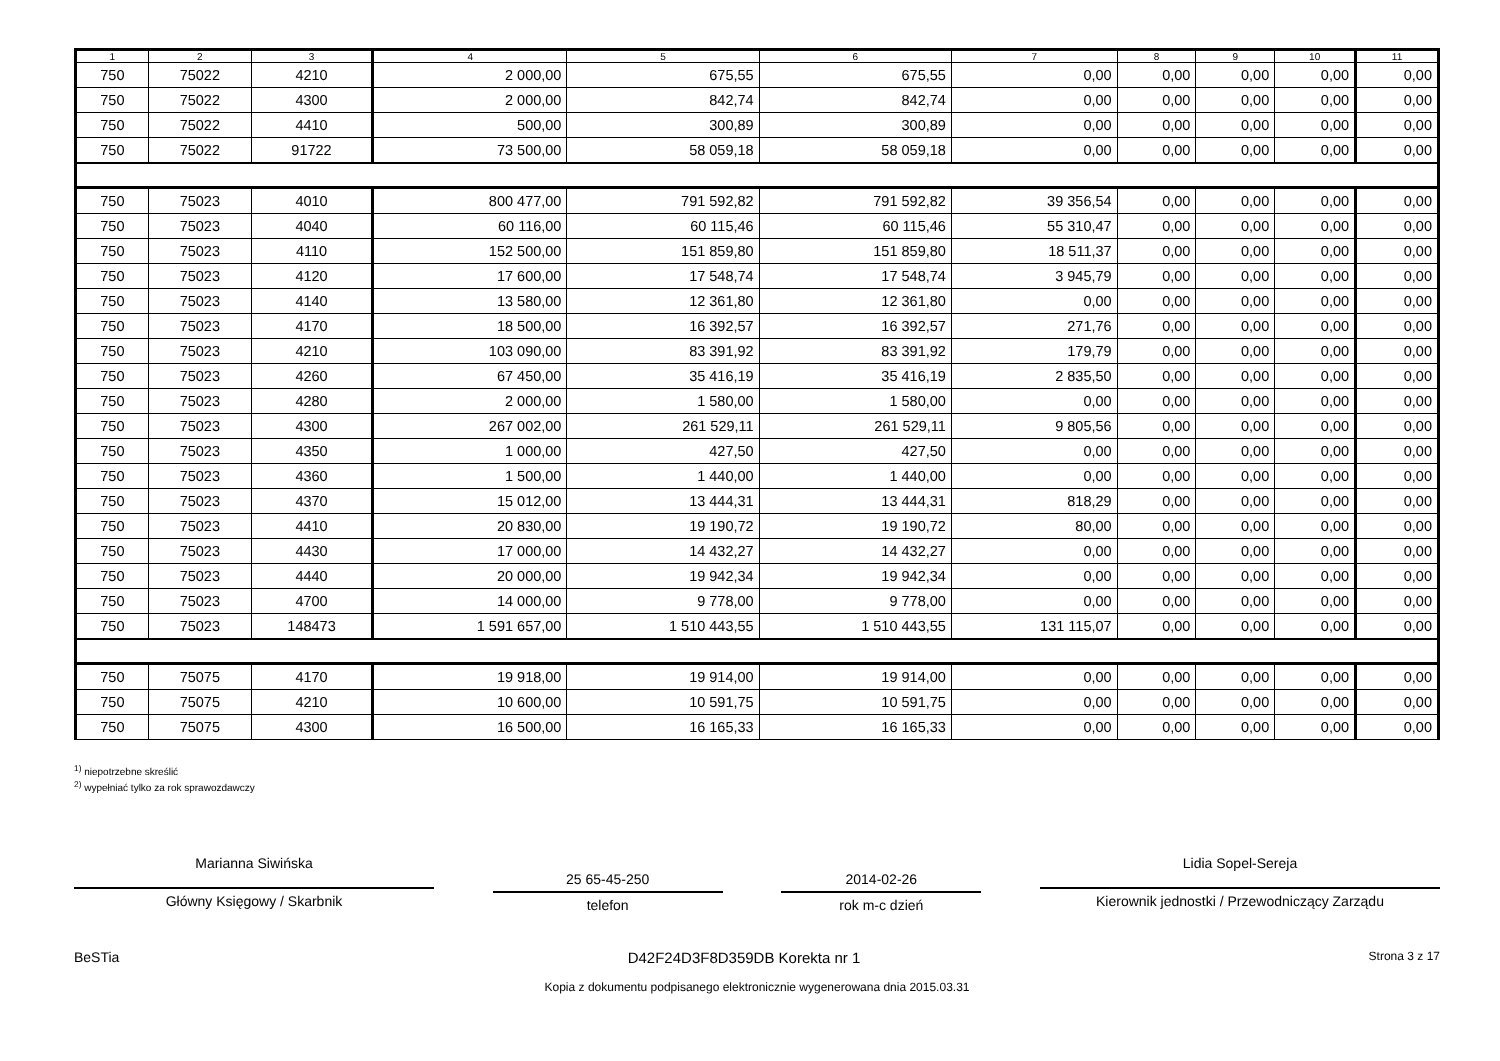| 1 | 2 | 3 | 4 | 5 | 6 | 7 | 8 | 9 | 10 | 11 |
| --- | --- | --- | --- | --- | --- | --- | --- | --- | --- | --- |
| 750 | 75022 | 4210 | 2 000,00 | 675,55 | 675,55 | 0,00 | 0,00 | 0,00 | 0,00 | 0,00 |
| 750 | 75022 | 4300 | 2 000,00 | 842,74 | 842,74 | 0,00 | 0,00 | 0,00 | 0,00 | 0,00 |
| 750 | 75022 | 4410 | 500,00 | 300,89 | 300,89 | 0,00 | 0,00 | 0,00 | 0,00 | 0,00 |
| 750 | 75022 | 91722 | 73 500,00 | 58 059,18 | 58 059,18 | 0,00 | 0,00 | 0,00 | 0,00 | 0,00 |
| 750 | 75023 | 4010 | 800 477,00 | 791 592,82 | 791 592,82 | 39 356,54 | 0,00 | 0,00 | 0,00 | 0,00 |
| 750 | 75023 | 4040 | 60 116,00 | 60 115,46 | 60 115,46 | 55 310,47 | 0,00 | 0,00 | 0,00 | 0,00 |
| 750 | 75023 | 4110 | 152 500,00 | 151 859,80 | 151 859,80 | 18 511,37 | 0,00 | 0,00 | 0,00 | 0,00 |
| 750 | 75023 | 4120 | 17 600,00 | 17 548,74 | 17 548,74 | 3 945,79 | 0,00 | 0,00 | 0,00 | 0,00 |
| 750 | 75023 | 4140 | 13 580,00 | 12 361,80 | 12 361,80 | 0,00 | 0,00 | 0,00 | 0,00 | 0,00 |
| 750 | 75023 | 4170 | 18 500,00 | 16 392,57 | 16 392,57 | 271,76 | 0,00 | 0,00 | 0,00 | 0,00 |
| 750 | 75023 | 4210 | 103 090,00 | 83 391,92 | 83 391,92 | 179,79 | 0,00 | 0,00 | 0,00 | 0,00 |
| 750 | 75023 | 4260 | 67 450,00 | 35 416,19 | 35 416,19 | 2 835,50 | 0,00 | 0,00 | 0,00 | 0,00 |
| 750 | 75023 | 4280 | 2 000,00 | 1 580,00 | 1 580,00 | 0,00 | 0,00 | 0,00 | 0,00 | 0,00 |
| 750 | 75023 | 4300 | 267 002,00 | 261 529,11 | 261 529,11 | 9 805,56 | 0,00 | 0,00 | 0,00 | 0,00 |
| 750 | 75023 | 4350 | 1 000,00 | 427,50 | 427,50 | 0,00 | 0,00 | 0,00 | 0,00 | 0,00 |
| 750 | 75023 | 4360 | 1 500,00 | 1 440,00 | 1 440,00 | 0,00 | 0,00 | 0,00 | 0,00 | 0,00 |
| 750 | 75023 | 4370 | 15 012,00 | 13 444,31 | 13 444,31 | 818,29 | 0,00 | 0,00 | 0,00 | 0,00 |
| 750 | 75023 | 4410 | 20 830,00 | 19 190,72 | 19 190,72 | 80,00 | 0,00 | 0,00 | 0,00 | 0,00 |
| 750 | 75023 | 4430 | 17 000,00 | 14 432,27 | 14 432,27 | 0,00 | 0,00 | 0,00 | 0,00 | 0,00 |
| 750 | 75023 | 4440 | 20 000,00 | 19 942,34 | 19 942,34 | 0,00 | 0,00 | 0,00 | 0,00 | 0,00 |
| 750 | 75023 | 4700 | 14 000,00 | 9 778,00 | 9 778,00 | 0,00 | 0,00 | 0,00 | 0,00 | 0,00 |
| 750 | 75023 | 148473 | 1 591 657,00 | 1 510 443,55 | 1 510 443,55 | 131 115,07 | 0,00 | 0,00 | 0,00 | 0,00 |
| 750 | 75075 | 4170 | 19 918,00 | 19 914,00 | 19 914,00 | 0,00 | 0,00 | 0,00 | 0,00 | 0,00 |
| 750 | 75075 | 4210 | 10 600,00 | 10 591,75 | 10 591,75 | 0,00 | 0,00 | 0,00 | 0,00 | 0,00 |
| 750 | 75075 | 4300 | 16 500,00 | 16 165,33 | 16 165,33 | 0,00 | 0,00 | 0,00 | 0,00 | 0,00 |
<sup>1)</sup> niepotrzebne skreślić
<sup>2)</sup> wypełniać tylko za rok sprawozdawczy
Marianna Siwińska
Główny Księgowy / Skarbnik
25 65-45-250
telefon
2014-02-26
rok m-c dzień
Lidia Sopel-Sereja
Kierownik jednostki / Przewodniczący Zarządu
BeSTia D42F24D3F8D359DB Korekta nr 1 Strona 3 z 17
Kopia z dokumentu podpisanego elektronicznie wygenerowana dnia 2015.03.31